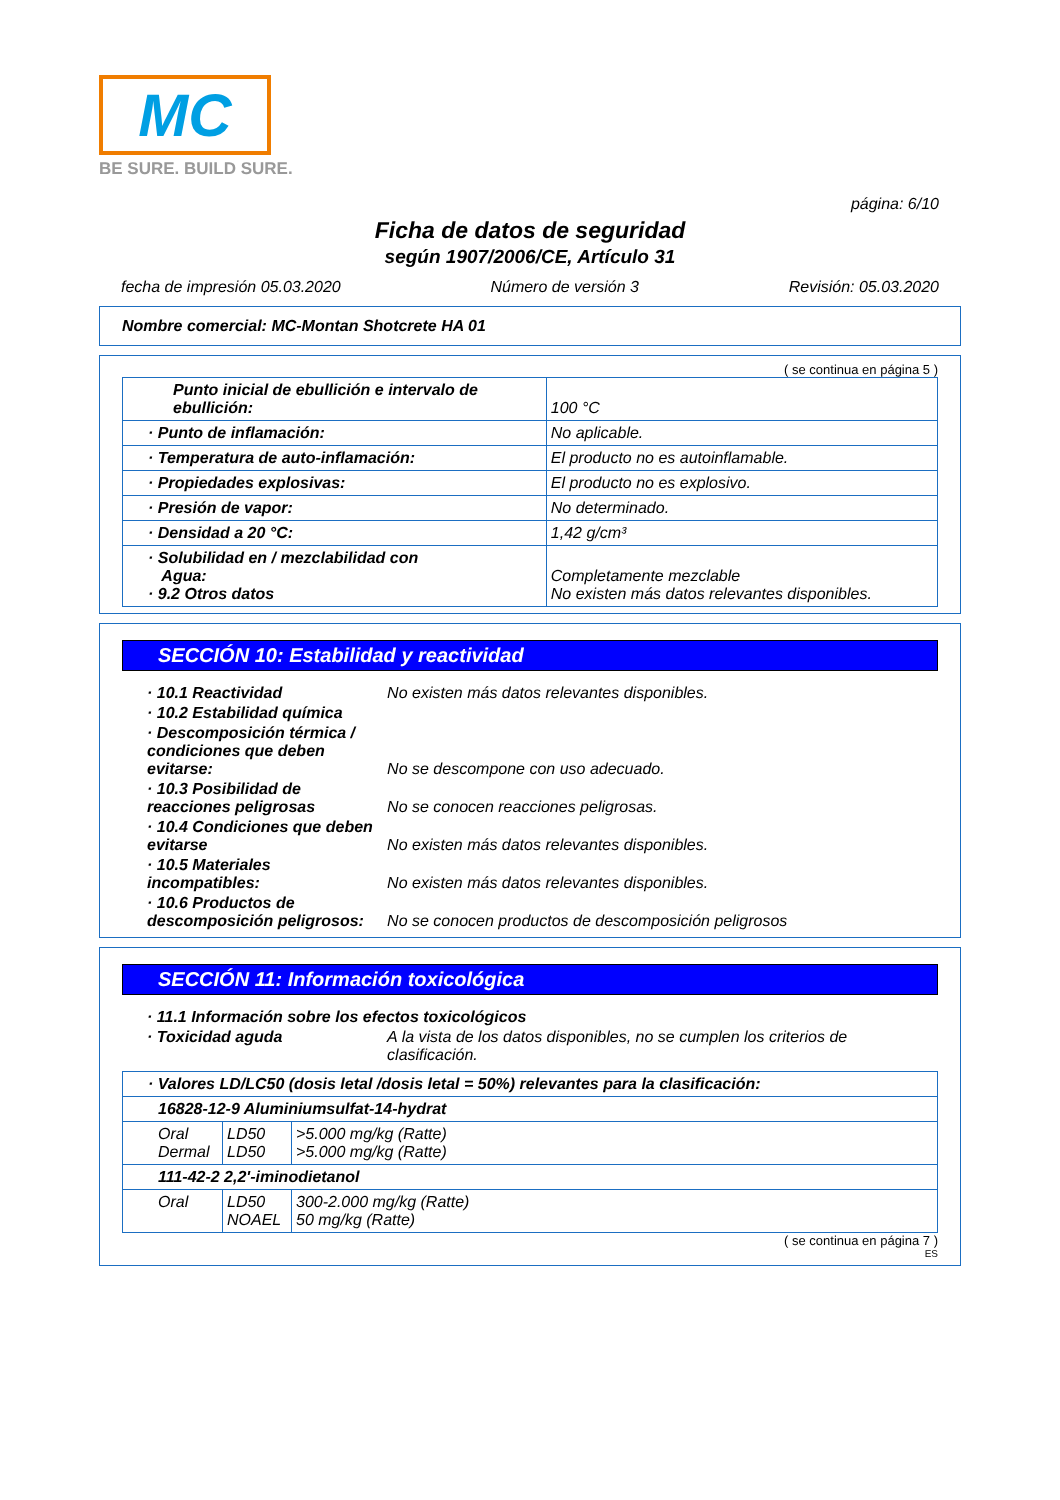MC
BE SURE. BUILD SURE.
página: 6/10
Ficha de datos de seguridad
según 1907/2006/CE, Artículo 31
fecha de impresión 05.03.2020 Número de versión 3 Revisión: 05.03.2020
Nombre comercial: MC-Montan Shotcrete HA 01
( se continua en página 5 )
| Punto inicial de ebullición e intervalo de ebullición: | 100 °C |
| · Punto de inflamación: | No aplicable. |
| · Temperatura de auto-inflamación: | El producto no es autoinflamable. |
| · Propiedades explosivas: | El producto no es explosivo. |
| · Presión de vapor: | No determinado. |
| · Densidad a 20 °C: | 1,42 g/cm³ |
| · Solubilidad en / mezclabilidad con Agua: · 9.2 Otros datos | Completamente mezclable No existen más datos relevantes disponibles. |
SECCIÓN 10: Estabilidad y reactividad
| · 10.1 Reactividad | No existen más datos relevantes disponibles. |
| · 10.2 Estabilidad química | |
| · Descomposición térmica / condiciones que deben evitarse: | No se descompone con uso adecuado. |
| · 10.3 Posibilidad de reacciones peligrosas | No se conocen reacciones peligrosas. |
| · 10.4 Condiciones que deben evitarse | No existen más datos relevantes disponibles. |
| · 10.5 Materiales incompatibles: | No existen más datos relevantes disponibles. |
| · 10.6 Productos de descomposición peligrosos: | No se conocen productos de descomposición peligrosos |
SECCIÓN 11: Información toxicológica
| · 11.1 Información sobre los efectos toxicológicos | |
| · Toxicidad aguda | A la vista de los datos disponibles, no se cumplen los criterios de clasificación. |
| · Valores LD/LC50 (dosis letal /dosis letal = 50%) relevantes para la clasificación: | | |
| 16828-12-9 Aluminiumsulfat-14-hydrat | | |
| Oral Dermal | LD50 LD50 | >5.000 mg/kg (Ratte) >5.000 mg/kg (Ratte) |
| 111-42-2 2,2'-iminodietanol | | |
| Oral | LD50 NOAEL | 300-2.000 mg/kg (Ratte) 50 mg/kg (Ratte) |
( se continua en página 7 )
ES